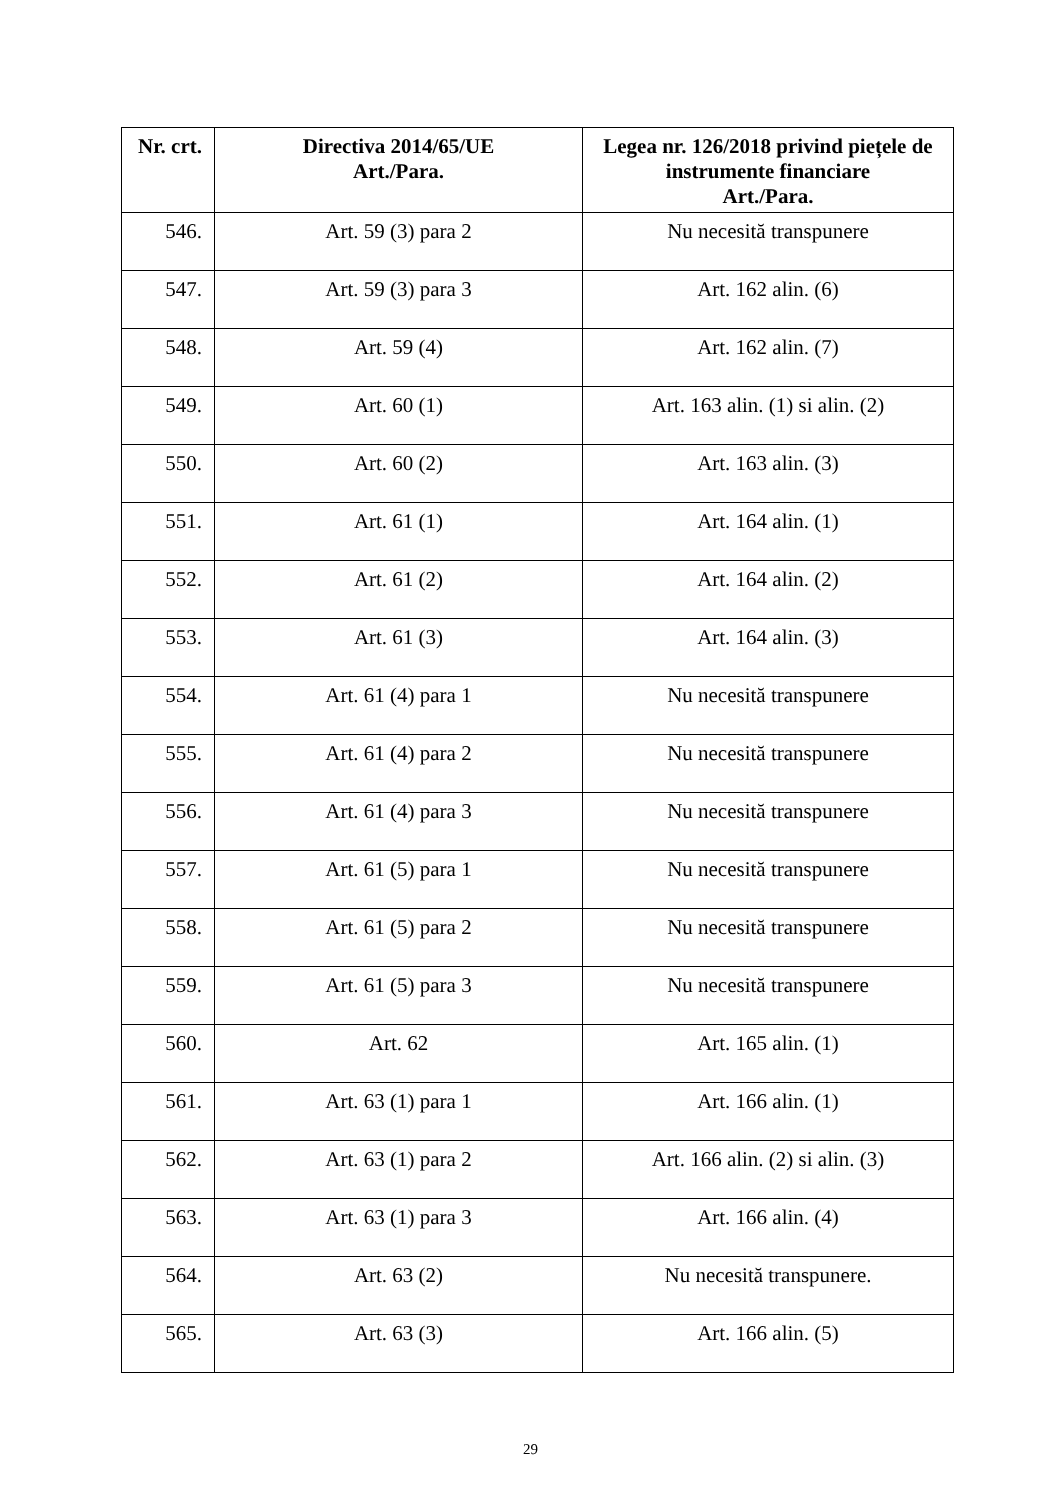| Nr. crt. | Directiva 2014/65/UE Art./Para. | Legea nr. 126/2018 privind piețele de instrumente financiare Art./Para. |
| --- | --- | --- |
| 546. | Art. 59 (3) para 2 | Nu necesită transpunere |
| 547. | Art. 59 (3) para 3 | Art. 162 alin. (6) |
| 548. | Art. 59 (4) | Art. 162 alin. (7) |
| 549. | Art. 60 (1) | Art. 163 alin. (1) si alin. (2) |
| 550. | Art. 60 (2) | Art. 163 alin. (3) |
| 551. | Art. 61 (1) | Art. 164 alin. (1) |
| 552. | Art. 61 (2) | Art. 164 alin. (2) |
| 553. | Art. 61 (3) | Art. 164 alin. (3) |
| 554. | Art. 61 (4) para 1 | Nu necesită transpunere |
| 555. | Art. 61 (4) para 2 | Nu necesită transpunere |
| 556. | Art. 61 (4) para 3 | Nu necesită transpunere |
| 557. | Art. 61 (5) para 1 | Nu necesită transpunere |
| 558. | Art. 61 (5) para 2 | Nu necesită transpunere |
| 559. | Art. 61 (5) para 3 | Nu necesită transpunere |
| 560. | Art. 62 | Art. 165 alin. (1) |
| 561. | Art. 63 (1) para 1 | Art. 166 alin. (1) |
| 562. | Art. 63 (1) para 2 | Art. 166 alin. (2) si alin. (3) |
| 563. | Art. 63 (1) para 3 | Art. 166 alin. (4) |
| 564. | Art. 63 (2) | Nu necesită transpunere. |
| 565. | Art. 63 (3) | Art. 166 alin. (5) |
29